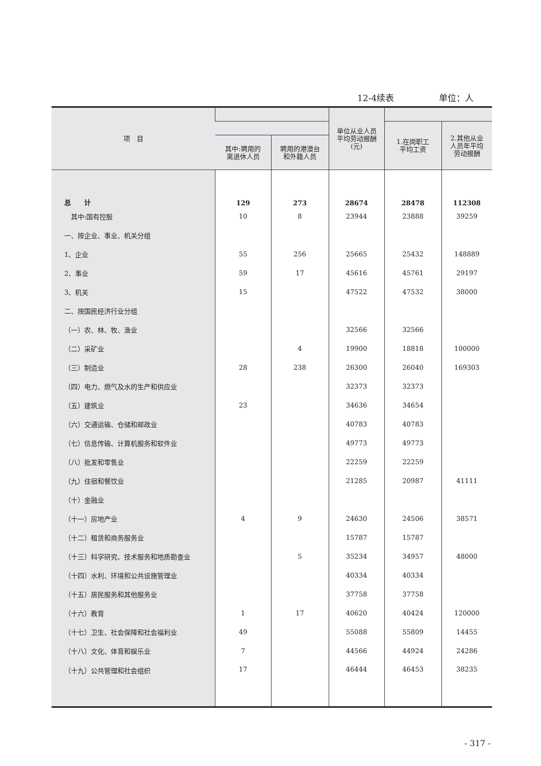12-4续表 单位：人
| 项 目 | | | 单位从业人员 平均劳动报酬 (元) | | |
| --- | --- | --- | --- | --- | --- |
| | | | | 1.在岗职工 平均工资 | 2.其他从业 人员年平均 劳动报酬 |
| | 其中:聘用的 离退休人员 | 聘用的港澳台 和外籍人员 | | | |
| 总 计 | 129 | 273 | 28674 | 28478 | 112308 |
| 其中:国有控股 | 10 | 8 | 23944 | 23888 | 39259 |
| 一、按企业、事业、机关分组 | | | | | |
| 1、企业 | 55 | 256 | 25665 | 25432 | 148889 |
| 2、事业 | 59 | 17 | 45616 | 45761 | 29197 |
| 3、机关 | 15 | | 47522 | 47532 | 38000 |
| 二、按国民经济行业分组 | | | | | |
| （一）农、林、牧、渔业 | | | 32566 | 32566 | |
| （二）采矿业 | | 4 | 19900 | 18818 | 100000 |
| （三）制造业 | 28 | 238 | 26300 | 26040 | 169303 |
| （四）电力、燃气及水的生产和供应业 | | | 32373 | 32373 | |
| （五）建筑业 | 23 | | 34636 | 34654 | |
| （六）交通运输、仓储和邮政业 | | | 40783 | 40783 | |
| （七）信息传输、计算机服务和软件业 | | | 49773 | 49773 | |
| （八）批发和零售业 | | | 22259 | 22259 | |
| （九）住宿和餐饮业 | | | 21285 | 20987 | 41111 |
| （十）金融业 | | | | | |
| （十一）房地产业 | 4 | 9 | 24630 | 24506 | 38571 |
| （十二）租赁和商务服务业 | | | 15787 | 15787 | |
| （十三）科学研究、技术服务和地质勘查业 | | 5 | 35234 | 34957 | 48000 |
| （十四）水利、环境和公共设施管理业 | | | 40334 | 40334 | |
| （十五）居民服务和其他服务业 | | | 37758 | 37758 | |
| （十六）教育 | 1 | 17 | 40620 | 40424 | 120000 |
| （十七）卫生、社会保障和社会福利业 | 49 | | 55088 | 55809 | 14455 |
| （十八）文化、体育和娱乐业 | 7 | | 44566 | 44924 | 24286 |
| （十九）公共管理和社会组织 | 17 | | 46444 | 46453 | 38235 |
- 317 -